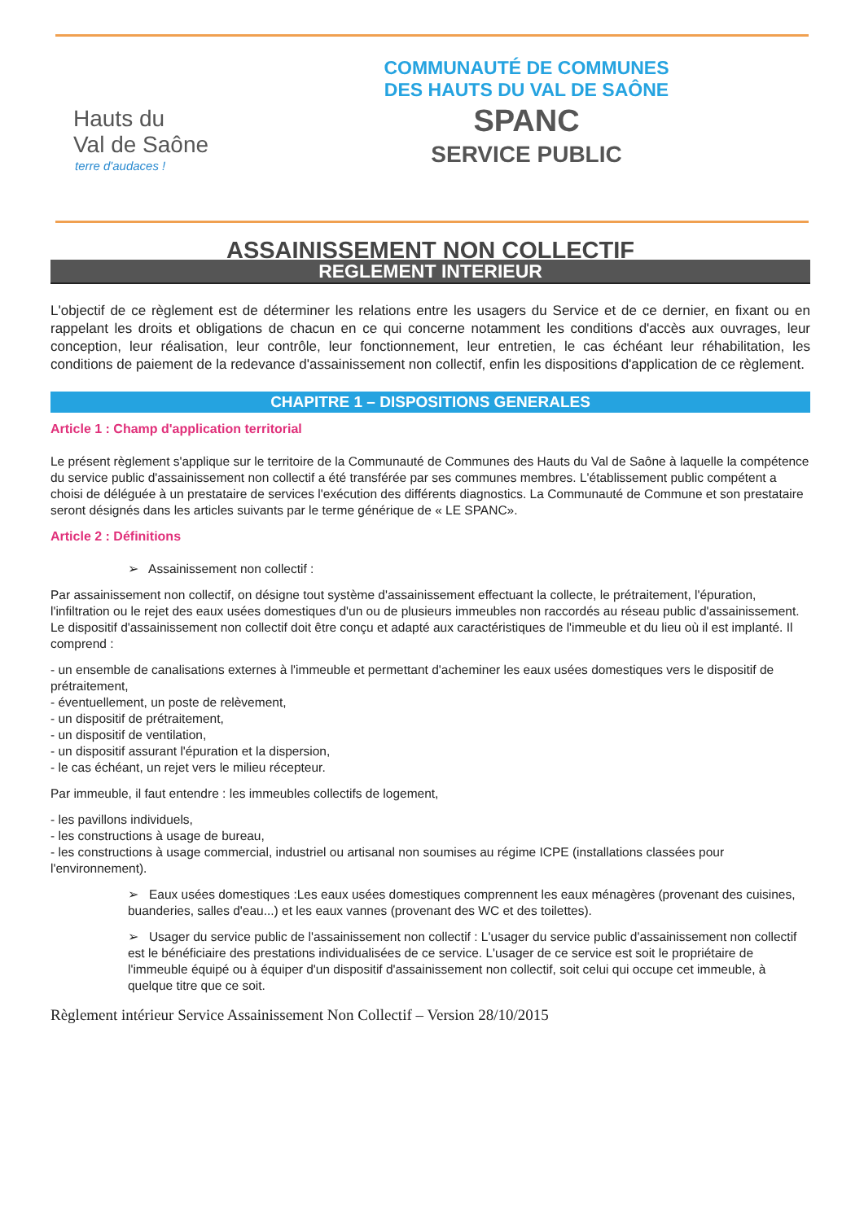Hauts du
Val de Saône
terre d'audaces !
COMMUNAUTÉ DE COMMUNES
DES HAUTS DU VAL DE SAÔNE
SPANC
SERVICE PUBLIC
ASSAINISSEMENT NON COLLECTIF
REGLEMENT INTERIEUR
L'objectif de ce règlement est de déterminer les relations entre les usagers du Service et de ce dernier, en fixant ou en rappelant les droits et obligations de chacun en ce qui concerne notamment les conditions d'accès aux ouvrages, leur conception, leur réalisation, leur contrôle, leur fonctionnement, leur entretien, le cas échéant leur réhabilitation, les conditions de paiement de la redevance d'assainissement non collectif, enfin les dispositions d'application de ce règlement.
CHAPITRE 1 – DISPOSITIONS GENERALES
Article 1 : Champ d'application territorial
Le présent règlement s'applique sur le territoire de la Communauté de Communes des Hauts du Val de Saône à laquelle la compétence du service public d'assainissement non collectif a été transférée par ses communes membres. L'établissement public compétent a choisi de déléguée à un prestataire de services l'exécution des différents diagnostics. La Communauté de Commune et son prestataire seront désignés dans les articles suivants par le terme générique de « LE SPANC».
Article 2 : Définitions
➢ Assainissement non collectif :
Par assainissement non collectif, on désigne tout système d'assainissement effectuant la collecte, le prétraitement, l'épuration, l'infiltration ou le rejet des eaux usées domestiques d'un ou de plusieurs immeubles non raccordés au réseau public d'assainissement.
Le dispositif d'assainissement non collectif doit être conçu et adapté aux caractéristiques de l'immeuble et du lieu où il est implanté. Il comprend :
- un ensemble de canalisations externes à l'immeuble et permettant d'acheminer les eaux usées domestiques vers le dispositif de prétraitement,
- éventuellement, un poste de relèvement,
- un dispositif de prétraitement,
- un dispositif de ventilation,
- un dispositif assurant l'épuration et la dispersion,
- le cas échéant, un rejet vers le milieu récepteur.
Par immeuble, il faut entendre : les immeubles collectifs de logement,
- les pavillons individuels,
- les constructions à usage de bureau,
- les constructions à usage commercial, industriel ou artisanal non soumises au régime ICPE (installations classées pour l'environnement).
➢ Eaux usées domestiques :Les eaux usées domestiques comprennent les eaux ménagères (provenant des cuisines, buanderies, salles d'eau...) et les eaux vannes (provenant des WC et des toilettes).
➢ Usager du service public de l'assainissement non collectif : L'usager du service public d'assainissement non collectif est le bénéficiaire des prestations individualisées de ce service. L'usager de ce service est soit le propriétaire de l'immeuble équipé ou à équiper d'un dispositif d'assainissement non collectif, soit celui qui occupe cet immeuble, à quelque titre que ce soit.
Règlement intérieur Service Assainissement Non Collectif – Version 28/10/2015